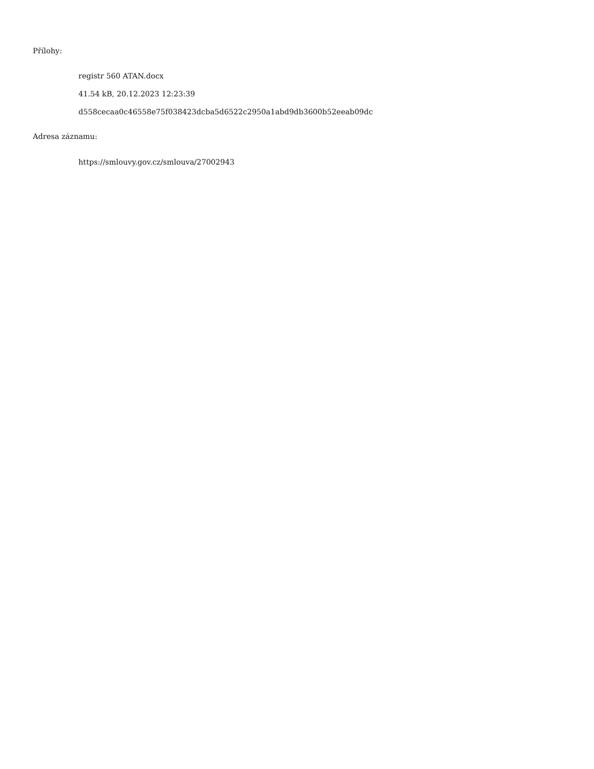Přílohy:
registr 560 ATAN.docx
41.54 kB, 20.12.2023 12:23:39
d558cecaa0c46558e75f038423dcba5d6522c2950a1abd9db3600b52eeab09dc
Adresa záznamu:
https://smlouvy.gov.cz/smlouva/27002943